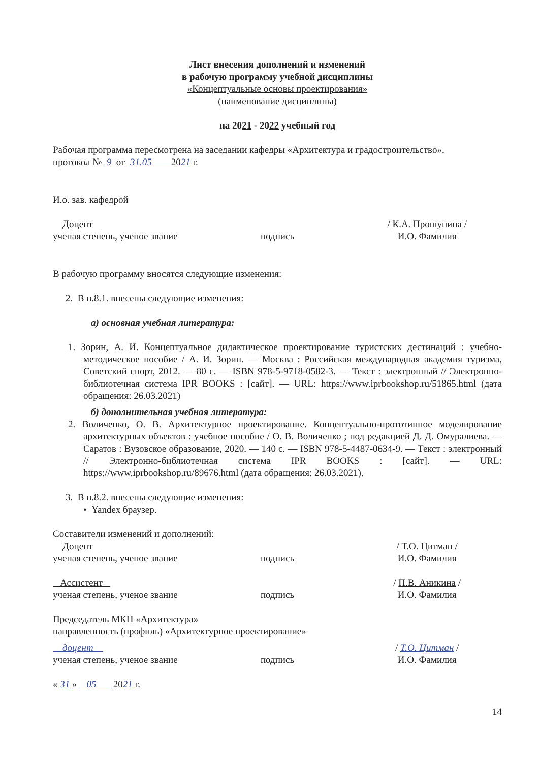Лист внесения дополнений и изменений
в рабочую программу учебной дисциплины
«Концептуальные основы проектирования»
(наименование дисциплины)
на 2021 - 2022 учебный год
Рабочая программа пересмотрена на заседании кафедры «Архитектура и градостроительство»,
протокол № 9 от 31.05 2021 г.
И.о. зав. кафедрой
Доцент
ученая степень, ученое звание
подпись / К.А. Прошунина /
И.О. Фамилия
В рабочую программу вносятся следующие изменения:
2. В п.8.1. внесены следующие изменения:
а) основная учебная литература:
1. Зорин, А. И. Концептуальное дидактическое проектирование туристских дестинаций : учебно-методическое пособие / А. И. Зорин. — Москва : Российская международная академия туризма, Советский спорт, 2012. — 80 c. — ISBN 978-5-9718-0582-3. — Текст : электронный // Электронно-библиотечная система IPR BOOKS : [сайт]. — URL: https://www.iprbookshop.ru/51865.html (дата обращения: 26.03.2021)
б) дополнительная учебная литература:
2. Воличенко, О. В. Архитектурное проектирование. Концептуально-прототипное моделирование архитектурных объектов : учебное пособие / О. В. Воличенко ; под редакцией Д. Д. Омуралиева. — Саратов : Вузовское образование, 2020. — 140 c. — ISBN 978-5-4487-0634-9. — Текст : электронный // Электронно-библиотечная система IPR BOOKS : [сайт]. — URL: https://www.iprbookshop.ru/89676.html (дата обращения: 26.03.2021).
3. В п.8.2. внесены следующие изменения:
• Yandex браузер.
Составители изменений и дополнений:
Доцент
ученая степень, ученое звание
подпись / Т.О. Цитман /
И.О. Фамилия
Ассистент
ученая степень, ученое звание
подпись / П.В. Аникина /
И.О. Фамилия
Председатель МКН «Архитектура»
направленность (профиль) «Архитектурное проектирование»
доцент
ученая степень, ученое звание
подпись / Т.О. Цитман /
И.О. Фамилия
« 31 » 05 2021 г.
14